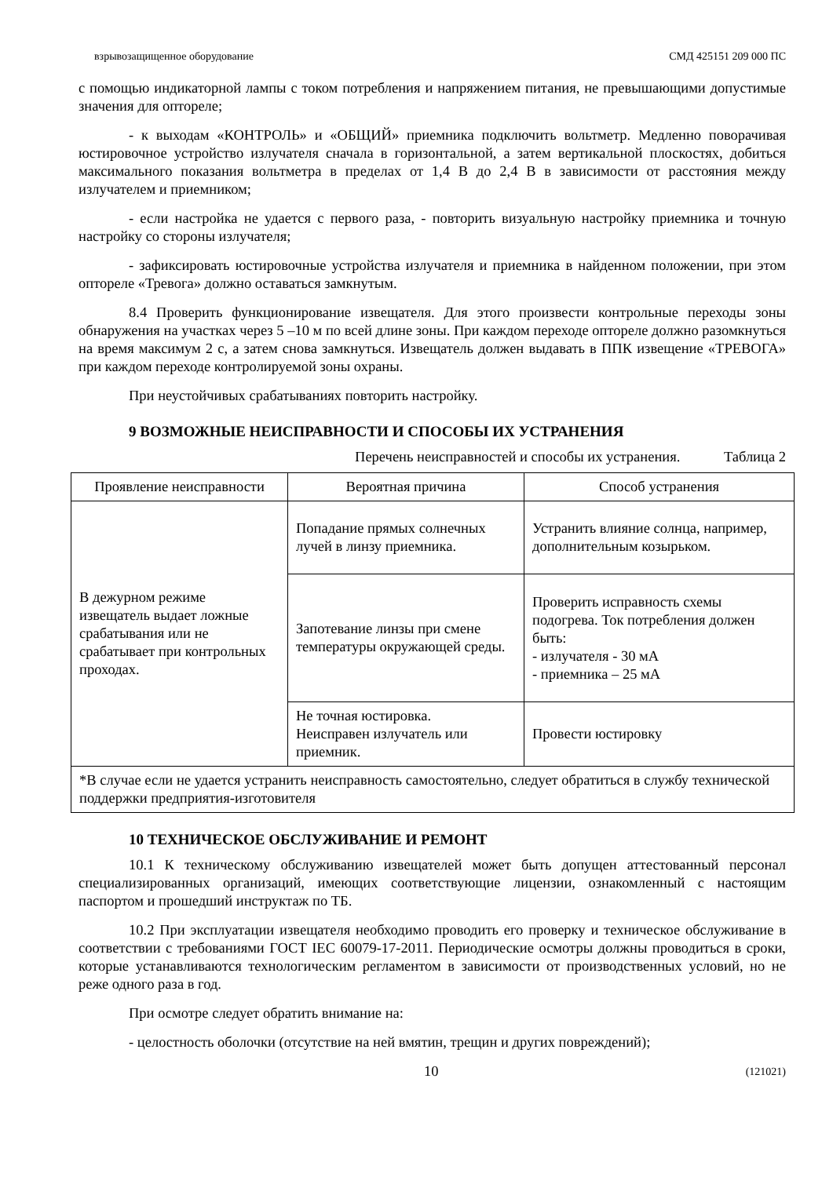взрывозащищенное оборудование СМД 425151 209 000 ПС
с помощью индикаторной лампы с током потребления и напряжением питания, не превышающими допустимые значения для опто­реле;
- к выходам «КОНТРОЛЬ» и «ОБЩИЙ» приемника подключить вольтметр. Медленно поворачивая юстировочное устройство излучателя сначала в горизонтальной, а затем вертикальной плоскостях, добиться максимального показания вольтметра в пределах от 1,4 В до 2,4 В в зависимости от расстояния между излучателем и приемником;
- если настройка не удается с первого раза, - повторить визуальную настройку приемника и точную настройку со стороны излучателя;
- зафиксировать юстировочные устройства излучателя и приемника в найденном положении, при этом опторе­ле «Тревога» должно оставаться замкнутым.
8.4 Проверить функционирование извещателя. Для этого произвести контрольные переходы зоны обнаружения на участках через 5 –10 м по всей длине зоны. При каждом переходе оптореле должно разомкнуться на время максимум 2 с, а затем снова замкнуться. Извещатель должен выдавать в ППК извещение «ТРЕВОГА» при каждом переходе контролируемой зоны охраны.
При неустойчивых срабатываниях повторить настройку.
9 ВОЗМОЖНЫЕ НЕИСПРАВНОСТИ И СПОСОБЫ ИХ УСТРАНЕНИЯ
Перечень неисправностей и способы их устранения. Таблица 2
| Проявление неисправности | Вероятная причина | Способ устранения |
| --- | --- | --- |
| В дежурном режиме извещатель выдает ложные срабатывания или не срабатывает при контрольных проходах. | Попадание прямых солнечных лучей в линзу приемника. | Устранить влияние солнца, например, дополнительным козырьком. |
| | Запотевание линзы при смене температуры окружающей среды. | Проверить исправность схемы подогрева. Ток потребления должен быть: - излучателя - 30 мА - приемника – 25 мА |
| | Не точная юстировка. Неисправен излучатель или приемник. | Провести юстировку |
| *В случае если не удается устранить неисправность самостоятельно, следует обратиться в службу технической поддержки предприятия-изготовителя | | |
10 ТЕХНИЧЕСКОЕ ОБСЛУЖИВАНИЕ И РЕМОНТ
10.1 К техническому обслуживанию извещателей может быть допущен аттестованный персонал специализированных организаций, имеющих соответствующие лицензии, ознакомленный с настоящим паспортом и прошедший инструктаж по ТБ.
10.2 При эксплуатации извещателя необходимо проводить его проверку и техническое обслуживание в соответствии с требованиями ГОСТ IEC 60079-17-2011. Периодические осмотры должны проводиться в сроки, которые устанавливаются технологическим регламентом в зависимости от производственных условий, но не реже одного раза в год.
При осмотре следует обратить внимание на:
- целостность оболочки (отсутствие на ней вмятин, трещин и других повреждений);
10 (121021)